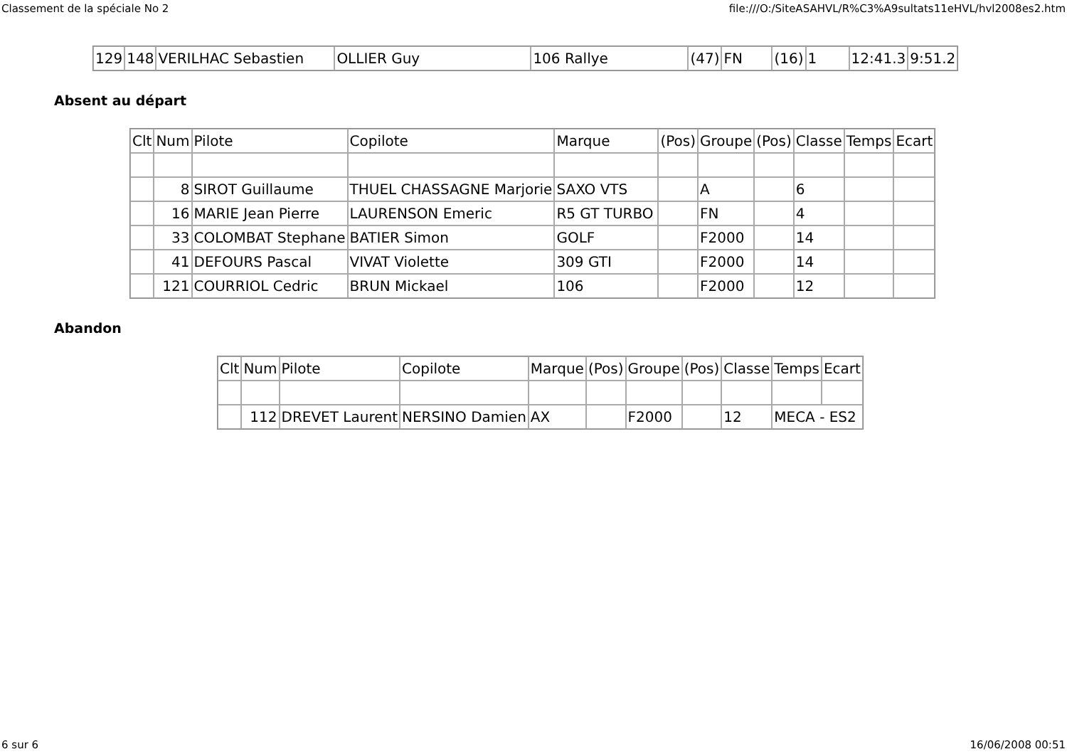Classement de la spéciale No 2 file:///O:/SiteASAHVL/R%C3%A9sultats11eHVL/hvl2008es2.htm
| 129 | 148 | VERILHAC Sebastien | OLLIER Guy | 106 Rallye | (47) | FN | (16) | 1 | 12:41.3 | 9:51.2 |
Absent au départ
| Clt | Num | Pilote | Copilote | Marque | (Pos) | Groupe | (Pos) | Classe | Temps | Ecart |
| | 8 | SIROT Guillaume | THUEL CHASSAGNE Marjorie | SAXO VTS | | A | | 6 | | |
| | 16 | MARIE Jean Pierre | LAURENSON Emeric | R5 GT TURBO | | FN | | 4 | | |
| | 33 | COLOMBAT Stephane | BATIER Simon | GOLF | | F2000 | | 14 | | |
| | 41 | DEFOURS Pascal | VIVAT Violette | 309 GTI | | F2000 | | 14 | | |
| | 121 | COURRIOL Cedric | BRUN Mickael | 106 | | F2000 | | 12 | | |
Abandon
| Clt | Num | Pilote | Copilote | Marque | (Pos) | Groupe | (Pos) | Classe | Temps | Ecart |
| | 112 | DREVET Laurent | NERSINO Damien | AX | | F2000 | | 12 | MECA - ES2 | |
6 sur 6 16/06/2008 00:51